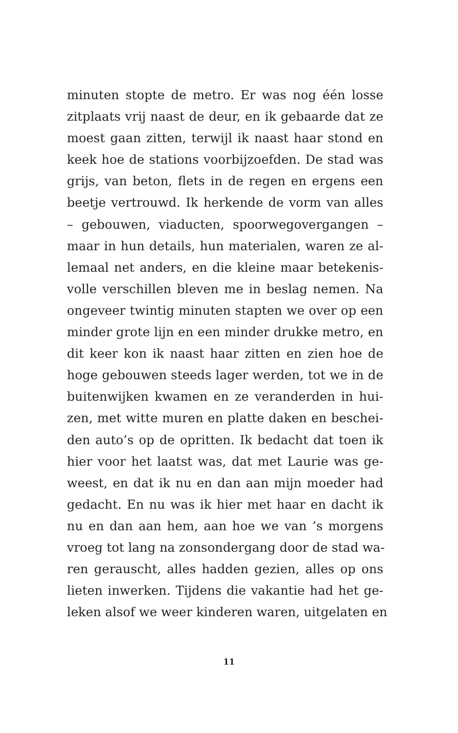minuten stopte de metro. Er was nog één losse
zitplaats vrij naast de deur, en ik gebaarde dat ze
moest gaan zitten, terwijl ik naast haar stond en
keek hoe de stations voorbijzoefden. De stad was
grijs, van beton, flets in de regen en ergens een
beetje vertrouwd. Ik herkende de vorm van alles
– gebouwen, viaducten, spoorwegovergangen –
maar in hun details, hun materialen, waren ze al-
lemaal net anders, en die kleine maar betekenis-
volle verschillen bleven me in beslag nemen. Na
ongeveer twintig minuten stapten we over op een
minder grote lijn en een minder drukke metro, en
dit keer kon ik naast haar zitten en zien hoe de
hoge gebouwen steeds lager werden, tot we in de
buitenwijken kwamen en ze veranderden in hui-
zen, met witte muren en platte daken en beschei-
den auto’s op de opritten. Ik bedacht dat toen ik
hier voor het laatst was, dat met Laurie was ge-
weest, en dat ik nu en dan aan mijn moeder had
gedacht. En nu was ik hier met haar en dacht ik
nu en dan aan hem, aan hoe we van ’s morgens
vroeg tot lang na zonsondergang door de stad wa-
ren gerauscht, alles hadden gezien, alles op ons
lieten inwerken. Tijdens die vakantie had het ge-
leken alsof we weer kinderen waren, uitgelaten en
11